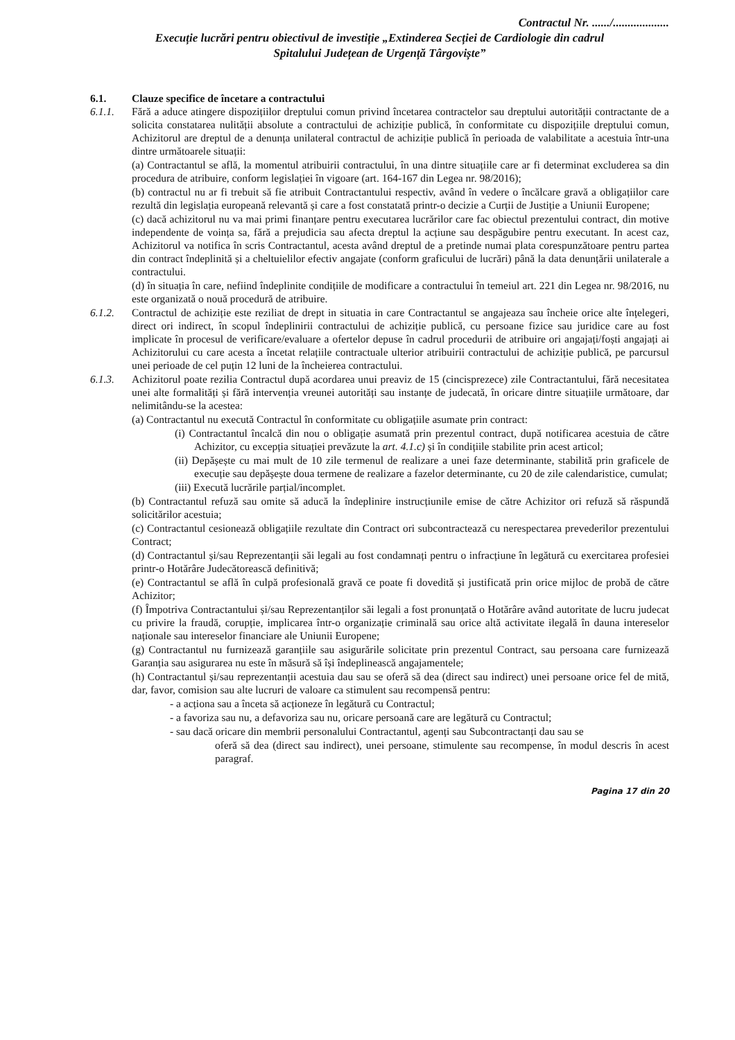Contractul Nr. ....../...................
Execuție lucrări pentru obiectivul de investiție „Extinderea Secției de Cardiologie din cadrul
Spitalului Județean de Urgență Târgoviște”
6.1. Clauze specifice de încetare a contractului
6.1.1. Fără a aduce atingere dispozițiilor dreptului comun privind încetarea contractelor sau dreptului autorității contractante de a solicita constatarea nulității absolute a contractului de achiziție publică, în conformitate cu dispozițiile dreptului comun, Achizitorul are dreptul de a denunța unilateral contractul de achiziție publică în perioada de valabilitate a acestuia într-una dintre următoarele situații:
(a) Contractantul se află, la momentul atribuirii contractului, în una dintre situațiile care ar fi determinat excluderea sa din procedura de atribuire, conform legislației în vigoare (art. 164-167 din Legea nr. 98/2016);
(b) contractul nu ar fi trebuit să fie atribuit Contractantului respectiv, având în vedere o încălcare gravă a obligațiilor care rezultă din legislația europeană relevantă și care a fost constatată printr-o decizie a Curții de Justiție a Uniunii Europene;
(c) dacă achizitorul nu va mai primi finanțare pentru executarea lucrărilor care fac obiectul prezentului contract, din motive independente de voința sa, fără a prejudicia sau afecta dreptul la acțiune sau despăgubire pentru executant. In acest caz, Achizitorul va notifica în scris Contractantul, acesta având dreptul de a pretinde numai plata corespunzătoare pentru partea din contract îndeplinită și a cheltuielilor efectiv angajate (conform graficului de lucrări) până la data denunțării unilaterale a contractului.
(d) în situația în care, nefiind îndeplinite condițiile de modificare a contractului în temeiul art. 221 din Legea nr. 98/2016, nu este organizată o nouă procedură de atribuire.
6.1.2. Contractul de achiziție este reziliat de drept in situatia in care Contractantul se angajeaza sau încheie orice alte înțelegeri, direct ori indirect, în scopul îndeplinirii contractului de achiziție publică, cu persoane fizice sau juridice care au fost implicate în procesul de verificare/evaluare a ofertelor depuse în cadrul procedurii de atribuire ori angajați/foști angajați ai Achizitorului cu care acesta a încetat relațiile contractuale ulterior atribuirii contractului de achiziție publică, pe parcursul unei perioade de cel puțin 12 luni de la încheierea contractului.
6.1.3. Achizitorul poate rezilia Contractul după acordarea unui preaviz de 15 (cincisprezece) zile Contractantului, fără necesitatea unei alte formalități și fără intervenția vreunei autorități sau instanțe de judecată, în oricare dintre situațiile următoare, dar nelimitându-se la acestea:
(a) Contractantul nu execută Contractul în conformitate cu obligațiile asumate prin contract:
(i) Contractantul încalcă din nou o obligație asumată prin prezentul contract, după notificarea acestuia de către Achizitor, cu excepția situației prevăzute la art. 4.1.c) și în condițiile stabilite prin acest articol;
(ii) Depășește cu mai mult de 10 zile termenul de realizare a unei faze determinante, stabilită prin graficele de execuție sau depășește doua termene de realizare a fazelor determinante, cu 20 de zile calendaristice, cumulat;
(iii) Execută lucrările parțial/incomplet.
(b) Contractantul refuză sau omite să aducă la îndeplinire instrucțiunile emise de către Achizitor ori refuză să răspundă solicitărilor acestuia;
(c) Contractantul cesionează obligațiile rezultate din Contract ori subcontractează cu nerespectarea prevederilor prezentului Contract;
(d) Contractantul și/sau Reprezentanții săi legali au fost condamnați pentru o infracțiune în legătură cu exercitarea profesiei printr-o Hotărâre Judecătorească definitivă;
(e) Contractantul se află în culpă profesională gravă ce poate fi dovedită și justificată prin orice mijloc de probă de către Achizitor;
(f) Împotriva Contractantului și/sau Reprezentanților săi legali a fost pronunțată o Hotărâre având autoritate de lucru judecat cu privire la fraudă, corupție, implicarea într-o organizație criminală sau orice altă activitate ilegală în dauna intereselor naționale sau intereselor financiare ale Uniunii Europene;
(g) Contractantul nu furnizează garanțiile sau asigurările solicitate prin prezentul Contract, sau persoana care furnizează Garanția sau asigurarea nu este în măsură să își îndeplinească angajamentele;
(h) Contractantul și/sau reprezentanții acestuia dau sau se oferă să dea (direct sau indirect) unei persoane orice fel de mită, dar, favor, comision sau alte lucruri de valoare ca stimulent sau recompensă pentru:
- a acționa sau a înceta să acționeze în legătură cu Contractul;
- a favoriza sau nu, a defavoriza sau nu, oricare persoană care are legătură cu Contractul;
- sau dacă oricare din membrii personalului Contractantul, agenți sau Subcontractanți dau sau se
oferă să dea (direct sau indirect), unei persoane, stimulente sau recompense, în modul descris în acest paragraf.
Pagina 17 din 20